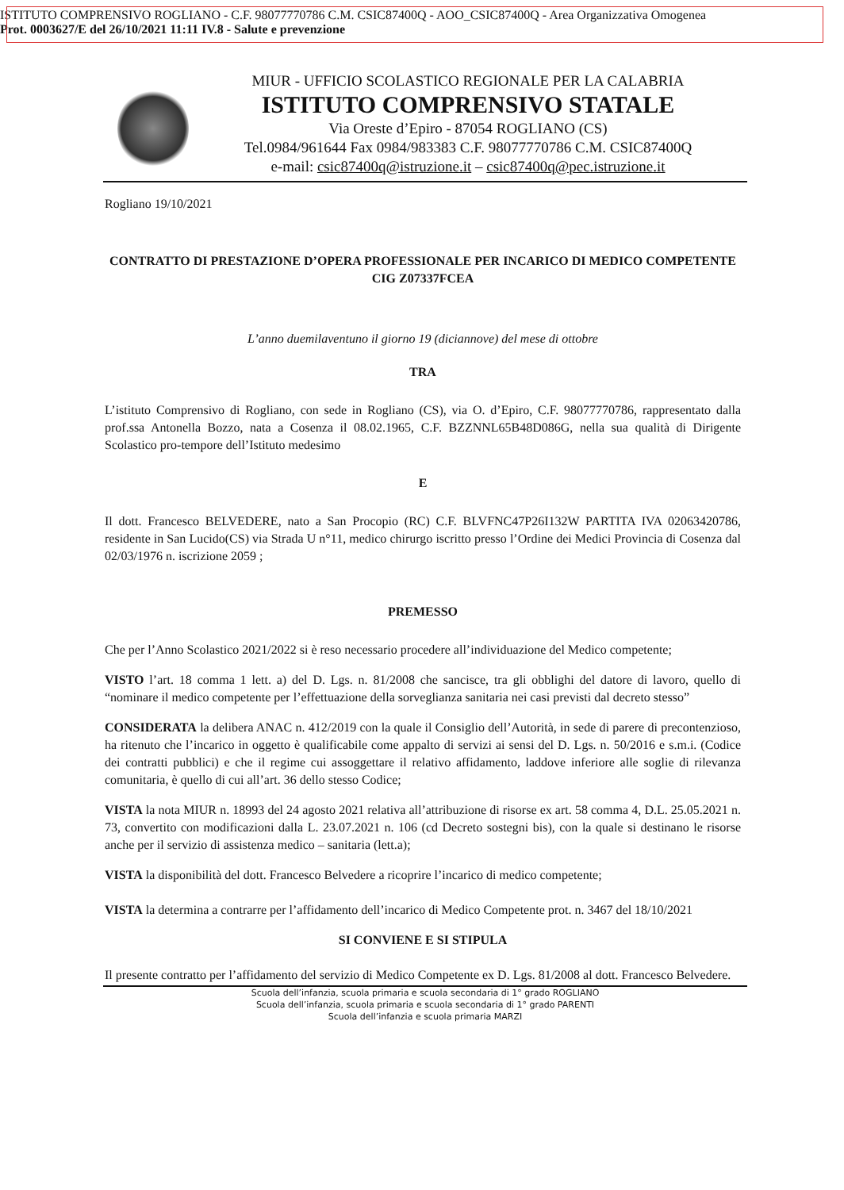ISTITUTO COMPRENSIVO ROGLIANO - C.F. 98077770786 C.M. CSIC87400Q - AOO_CSIC87400Q - Area Organizzativa Omogenea
Prot. 0003627/E del 26/10/2021 11:11 IV.8 - Salute e prevenzione
MIUR - UFFICIO SCOLASTICO REGIONALE PER LA CALABRIA
ISTITUTO COMPRENSIVO STATALE
Via Oreste d’Epiro - 87054 ROGLIANO (CS)
Tel.0984/961644 Fax 0984/983383 C.F. 98077770786 C.M. CSIC87400Q
e-mail: csic87400q@istruzione.it – csic87400q@pec.istruzione.it
Rogliano 19/10/2021
CONTRATTO DI PRESTAZIONE D’OPERA PROFESSIONALE PER INCARICO DI MEDICO COMPETENTE
CIG Z07337FCEA
L’anno duemilaventuno il giorno 19 (diciannove) del mese di ottobre
TRA
L’istituto Comprensivo di Rogliano, con sede in Rogliano (CS), via O. d’Epiro, C.F. 98077770786, rappresentato dalla prof.ssa Antonella Bozzo, nata a Cosenza il 08.02.1965, C.F. BZZNNL65B48D086G, nella sua qualità di Dirigente Scolastico pro-tempore dell’Istituto medesimo
E
Il dott. Francesco BELVEDERE, nato a San Procopio (RC) C.F. BLVFNC47P26I132W PARTITA IVA 02063420786, residente in San Lucido(CS) via Strada U n°11, medico chirurgo iscritto presso l’Ordine dei Medici Provincia di Cosenza dal 02/03/1976 n. iscrizione 2059 ;
PREMESSO
Che per l’Anno Scolastico 2021/2022 si è reso necessario procedere all’individuazione del Medico competente;
VISTO l’art. 18 comma 1 lett. a) del D. Lgs. n. 81/2008 che sancisce, tra gli obblighi del datore di lavoro, quello di “nominare il medico competente per l’effettuazione della sorveglianza sanitaria nei casi previsti dal decreto stesso”
CONSIDERATA la delibera ANAC n. 412/2019 con la quale il Consiglio dell’Autorità, in sede di parere di precontenzioso, ha ritenuto che l’incarico in oggetto è qualificabile come appalto di servizi ai sensi del D. Lgs. n. 50/2016 e s.m.i. (Codice dei contratti pubblici) e che il regime cui assoggettare il relativo affidamento, laddove inferiore alle soglie di rilevanza comunitaria, è quello di cui all’art. 36 dello stesso Codice;
VISTA la nota MIUR n. 18993 del 24 agosto 2021 relativa all’attribuzione di risorse ex art. 58 comma 4, D.L. 25.05.2021 n. 73, convertito con modificazioni dalla L. 23.07.2021 n. 106 (cd Decreto sostegni bis), con la quale si destinano le risorse anche per il servizio di assistenza medico – sanitaria (lett.a);
VISTA la disponibilità del dott. Francesco Belvedere a ricoprire l’incarico di medico competente;
VISTA la determina a contrarre per l’affidamento dell’incarico di Medico Competente prot. n. 3467 del 18/10/2021
SI CONVIENE E SI STIPULA
Il presente contratto per l’affidamento del servizio di Medico Competente ex D. Lgs. 81/2008 al dott. Francesco Belvedere.
Scuola dell’infanzia, scuola primaria e scuola secondaria di 1° grado ROGLIANO
Scuola dell’infanzia, scuola primaria e scuola secondaria di 1° grado PARENTI
Scuola dell’infanzia e scuola primaria MARZI